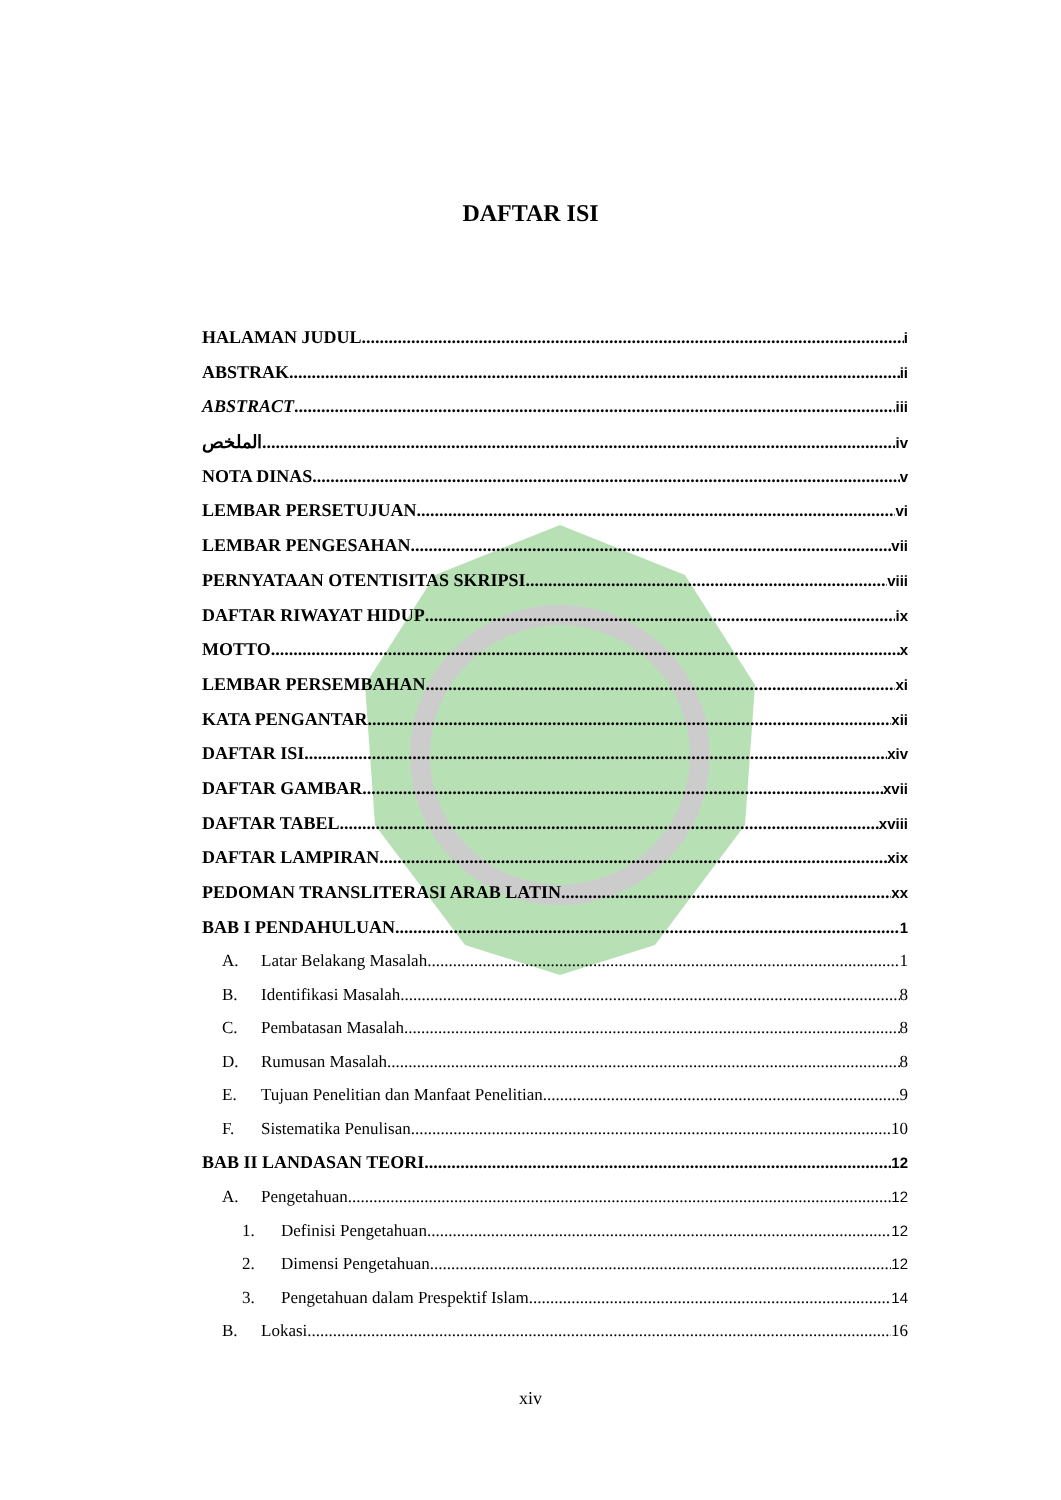DAFTAR ISI
HALAMAN JUDUL i
ABSTRAK ii
ABSTRACT iii
الملخص iv
NOTA DINAS v
LEMBAR PERSETUJUAN vi
LEMBAR PENGESAHAN vii
PERNYATAAN OTENTISITAS SKRIPSI viii
DAFTAR RIWAYAT HIDUP ix
MOTTO x
LEMBAR PERSEMBAHAN xi
KATA PENGANTAR xii
DAFTAR ISI xiv
DAFTAR GAMBAR xvii
DAFTAR TABEL xviii
DAFTAR LAMPIRAN xix
PEDOMAN TRANSLITERASI ARAB LATIN xx
BAB I PENDAHULUAN 1
A. Latar Belakang Masalah 1
B. Identifikasi Masalah 8
C. Pembatasan Masalah 8
D. Rumusan Masalah 8
E. Tujuan Penelitian dan Manfaat Penelitian 9
F. Sistematika Penulisan 10
BAB II LANDASAN TEORI 12
A. Pengetahuan 12
1. Definisi Pengetahuan 12
2. Dimensi Pengetahuan 12
3. Pengetahuan dalam Prespektif Islam 14
B. Lokasi 16
xiv